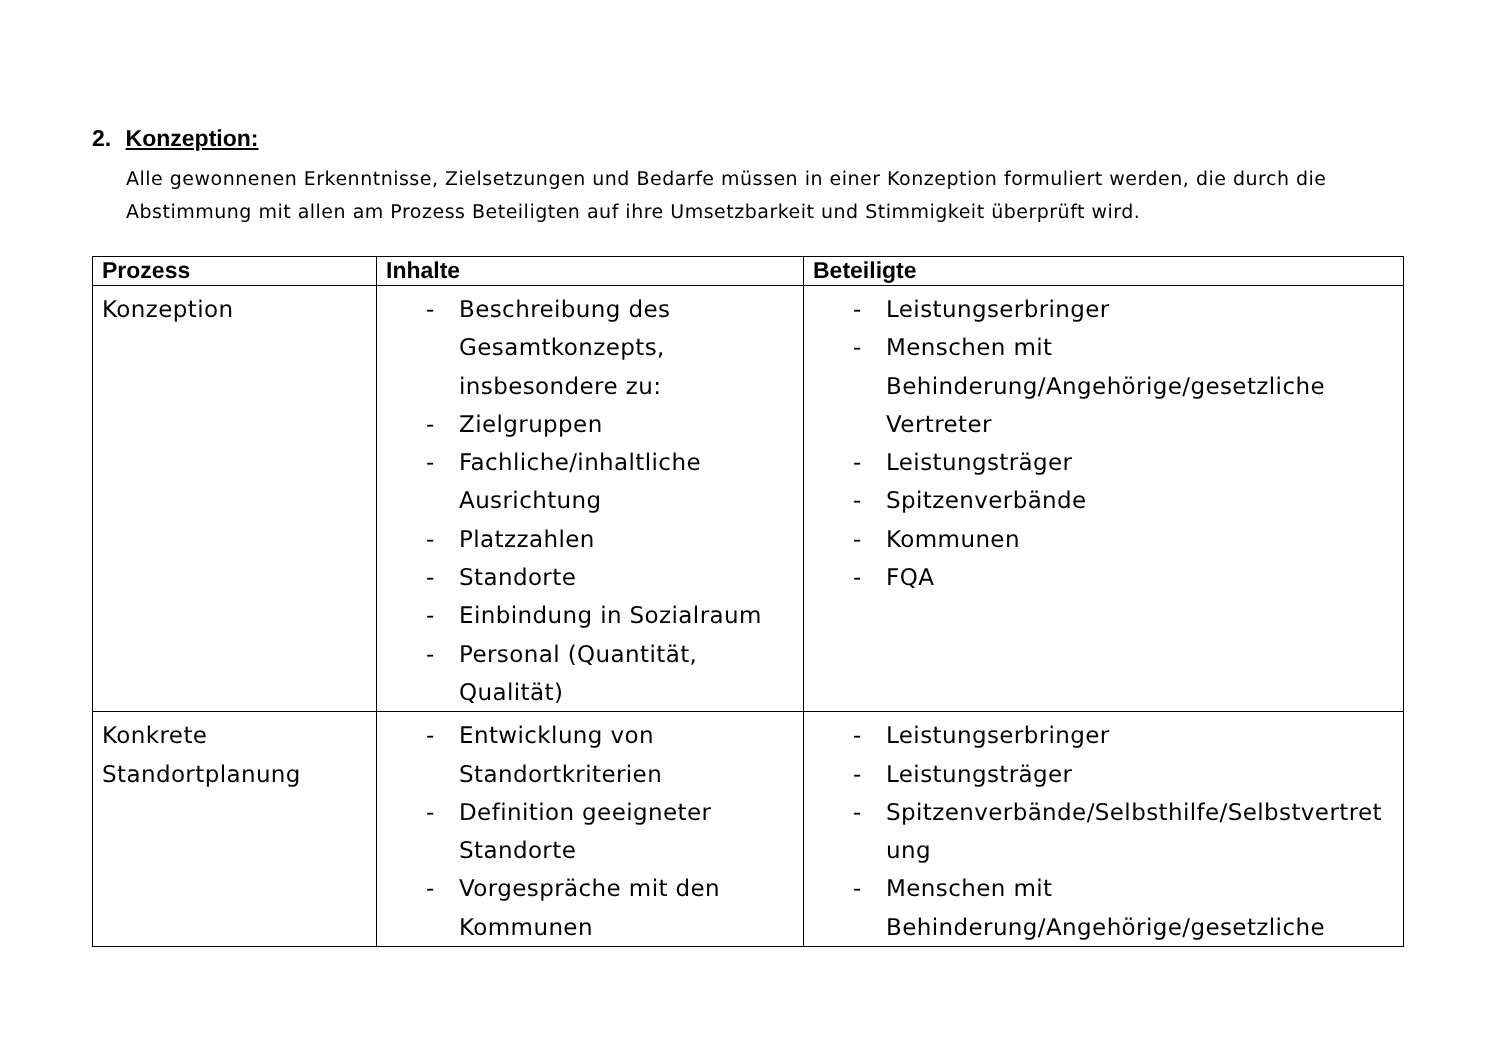2. Konzeption:
Alle gewonnenen Erkenntnisse, Zielsetzungen und Bedarfe müssen in einer Konzeption formuliert werden, die durch die Abstimmung mit allen am Prozess Beteiligten auf ihre Umsetzbarkeit und Stimmigkeit überprüft wird.
| Prozess | Inhalte | Beteiligte |
| --- | --- | --- |
| Konzeption | - Beschreibung des Gesamtkonzepts, insbesondere zu: - Zielgruppen - Fachliche/inhaltliche Ausrichtung - Platzzahlen - Standorte - Einbindung in Sozialraum - Personal (Quantität, Qualität) | - Leistungserbringer - Menschen mit Behinderung/Angehörige/gesetzliche Vertreter - Leistungsträger - Spitzenverbände - Kommunen - FQA |
| Konkrete Standortplanung | - Entwicklung von Standortkriterien - Definition geeigneter Standorte - Vorgespräche mit den Kommunen | - Leistungserbringer - Leistungsträger - Spitzenverbände/Selbsthilfe/Selbstvertretung - Menschen mit Behinderung/Angehörige/gesetzliche |